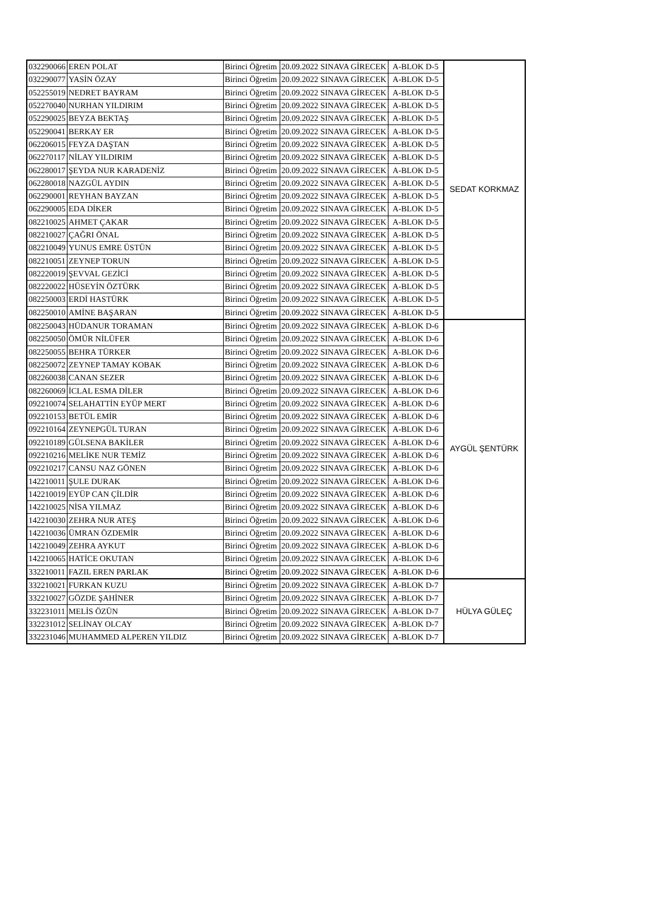| 032290066 | EREN POLAT | Birinci Öğretim | 20.09.2022 SINAVA GİRECEK | A-BLOK D-5 | SEDAT KORKMAZ |
| 032290077 | YASİN ÖZAY | Birinci Öğretim | 20.09.2022 SINAVA GİRECEK | A-BLOK D-5 | |
| 052255019 | NEDRET BAYRAM | Birinci Öğretim | 20.09.2022 SINAVA GİRECEK | A-BLOK D-5 | |
| 052270040 | NURHAN YILDIRIM | Birinci Öğretim | 20.09.2022 SINAVA GİRECEK | A-BLOK D-5 | |
| 052290025 | BEYZA BEKTAŞ | Birinci Öğretim | 20.09.2022 SINAVA GİRECEK | A-BLOK D-5 | |
| 052290041 | BERKAY ER | Birinci Öğretim | 20.09.2022 SINAVA GİRECEK | A-BLOK D-5 | |
| 062206015 | FEYZA DAŞTAN | Birinci Öğretim | 20.09.2022 SINAVA GİRECEK | A-BLOK D-5 | |
| 062270117 | NİLAY YILDIRIM | Birinci Öğretim | 20.09.2022 SINAVA GİRECEK | A-BLOK D-5 | |
| 062280017 | ŞEYDA NUR KARADENİZ | Birinci Öğretim | 20.09.2022 SINAVA GİRECEK | A-BLOK D-5 | |
| 062280018 | NAZGÜL AYDIN | Birinci Öğretim | 20.09.2022 SINAVA GİRECEK | A-BLOK D-5 | |
| 062290001 | REYHAN BAYZAN | Birinci Öğretim | 20.09.2022 SINAVA GİRECEK | A-BLOK D-5 | |
| 062290005 | EDA DİKER | Birinci Öğretim | 20.09.2022 SINAVA GİRECEK | A-BLOK D-5 | |
| 082210025 | AHMET ÇAKAR | Birinci Öğretim | 20.09.2022 SINAVA GİRECEK | A-BLOK D-5 | |
| 082210027 | ÇAĞRI ÖNAL | Birinci Öğretim | 20.09.2022 SINAVA GİRECEK | A-BLOK D-5 | |
| 082210049 | YUNUS EMRE ÜSTÜN | Birinci Öğretim | 20.09.2022 SINAVA GİRECEK | A-BLOK D-5 | |
| 082210051 | ZEYNEP TORUN | Birinci Öğretim | 20.09.2022 SINAVA GİRECEK | A-BLOK D-5 | |
| 082220019 | ŞEVVAL GEZİCİ | Birinci Öğretim | 20.09.2022 SINAVA GİRECEK | A-BLOK D-5 | |
| 082220022 | HÜSEYİN ÖZTÜRK | Birinci Öğretim | 20.09.2022 SINAVA GİRECEK | A-BLOK D-5 | |
| 082250003 | ERDİ HASTÜRK | Birinci Öğretim | 20.09.2022 SINAVA GİRECEK | A-BLOK D-5 | |
| 082250010 | AMİNE BAŞARAN | Birinci Öğretim | 20.09.2022 SINAVA GİRECEK | A-BLOK D-5 | |
| 082250043 | HÜDANUR TORAMAN | Birinci Öğretim | 20.09.2022 SINAVA GİRECEK | A-BLOK D-6 | AYGÜL ŞENTÜRK |
| 082250050 | ÖMÜR NİLÜFER | Birinci Öğretim | 20.09.2022 SINAVA GİRECEK | A-BLOK D-6 | |
| 082250055 | BEHRA TÜRKER | Birinci Öğretim | 20.09.2022 SINAVA GİRECEK | A-BLOK D-6 | |
| 082250072 | ZEYNEP TAMAY KOBAK | Birinci Öğretim | 20.09.2022 SINAVA GİRECEK | A-BLOK D-6 | |
| 082260038 | CANAN SEZER | Birinci Öğretim | 20.09.2022 SINAVA GİRECEK | A-BLOK D-6 | |
| 082260069 | İCLAL ESMA DİLER | Birinci Öğretim | 20.09.2022 SINAVA GİRECEK | A-BLOK D-6 | |
| 092210074 | SELAHATTİN EYÜP MERT | Birinci Öğretim | 20.09.2022 SINAVA GİRECEK | A-BLOK D-6 | |
| 092210153 | BETÜL EMİR | Birinci Öğretim | 20.09.2022 SINAVA GİRECEK | A-BLOK D-6 | |
| 092210164 | ZEYNEPGÜL TURAN | Birinci Öğretim | 20.09.2022 SINAVA GİRECEK | A-BLOK D-6 | |
| 092210189 | GÜLSENA BAKİLER | Birinci Öğretim | 20.09.2022 SINAVA GİRECEK | A-BLOK D-6 | |
| 092210216 | MELİKE NUR TEMİZ | Birinci Öğretim | 20.09.2022 SINAVA GİRECEK | A-BLOK D-6 | |
| 092210217 | CANSU NAZ GÖNEN | Birinci Öğretim | 20.09.2022 SINAVA GİRECEK | A-BLOK D-6 | |
| 142210011 | ŞULE DURAK | Birinci Öğretim | 20.09.2022 SINAVA GİRECEK | A-BLOK D-6 | |
| 142210019 | EYÜP CAN ÇİLDİR | Birinci Öğretim | 20.09.2022 SINAVA GİRECEK | A-BLOK D-6 | |
| 142210025 | NİSA YILMAZ | Birinci Öğretim | 20.09.2022 SINAVA GİRECEK | A-BLOK D-6 | |
| 142210030 | ZEHRA NUR ATEŞ | Birinci Öğretim | 20.09.2022 SINAVA GİRECEK | A-BLOK D-6 | |
| 142210036 | ÜMRAN ÖZDEMİR | Birinci Öğretim | 20.09.2022 SINAVA GİRECEK | A-BLOK D-6 | |
| 142210049 | ZEHRA AYKUT | Birinci Öğretim | 20.09.2022 SINAVA GİRECEK | A-BLOK D-6 | |
| 142210065 | HATİCE OKUTAN | Birinci Öğretim | 20.09.2022 SINAVA GİRECEK | A-BLOK D-6 | |
| 332210011 | FAZIL EREN PARLAK | Birinci Öğretim | 20.09.2022 SINAVA GİRECEK | A-BLOK D-6 | |
| 332210021 | FURKAN KUZU | Birinci Öğretim | 20.09.2022 SINAVA GİRECEK | A-BLOK D-7 | HÜLYA GÜLEÇ |
| 332210027 | GÖZDE ŞAHİNER | Birinci Öğretim | 20.09.2022 SINAVA GİRECEK | A-BLOK D-7 | |
| 332231011 | MELİS ÖZÜN | Birinci Öğretim | 20.09.2022 SINAVA GİRECEK | A-BLOK D-7 | |
| 332231012 | SELİNAY OLCAY | Birinci Öğretim | 20.09.2022 SINAVA GİRECEK | A-BLOK D-7 | |
| 332231046 | MUHAMMED ALPEREN YILDIZ | Birinci Öğretim | 20.09.2022 SINAVA GİRECEK | A-BLOK D-7 | |